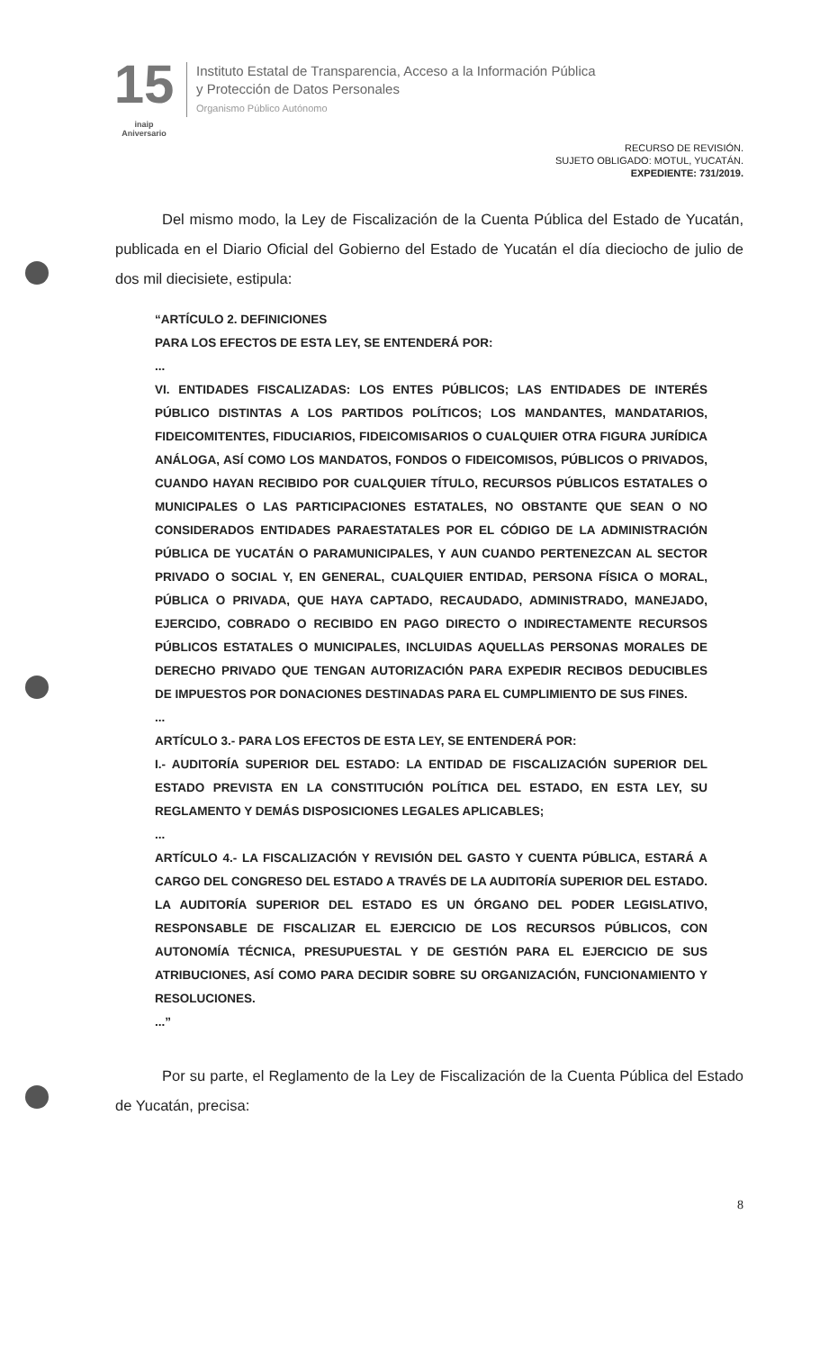15
inaip
Aniversario
Instituto Estatal de Transparencia, Acceso a la Información Pública
y Protección de Datos Personales
Organismo Público Autónomo
RECURSO DE REVISIÓN.
SUJETO OBLIGADO: MOTUL, YUCATÁN.
EXPEDIENTE: 731/2019.
Del mismo modo, la Ley de Fiscalización de la Cuenta Pública del Estado de Yucatán, publicada en el Diario Oficial del Gobierno del Estado de Yucatán el día dieciocho de julio de dos mil diecisiete, estipula:
“ARTÍCULO 2. DEFINICIONES
PARA LOS EFECTOS DE ESTA LEY, SE ENTENDERÁ POR:
...
VI. ENTIDADES FISCALIZADAS: LOS ENTES PÚBLICOS; LAS ENTIDADES DE INTERÉS PÚBLICO DISTINTAS A LOS PARTIDOS POLÍTICOS; LOS MANDANTES, MANDATARIOS, FIDEICOMITENTES, FIDUCIARIOS, FIDEICOMISARIOS O CUALQUIER OTRA FIGURA JURÍDICA ANÁLOGA, ASÍ COMO LOS MANDATOS, FONDOS O FIDEICOMISOS, PÚBLICOS O PRIVADOS, CUANDO HAYAN RECIBIDO POR CUALQUIER TÍTULO, RECURSOS PÚBLICOS ESTATALES O MUNICIPALES O LAS PARTICIPACIONES ESTATALES, NO OBSTANTE QUE SEAN O NO CONSIDERADOS ENTIDADES PARAESTATALES POR EL CÓDIGO DE LA ADMINISTRACIÓN PÚBLICA DE YUCATÁN O PARAMUNICIPALES, Y AUN CUANDO PERTENEZCAN AL SECTOR PRIVADO O SOCIAL Y, EN GENERAL, CUALQUIER ENTIDAD, PERSONA FÍSICA O MORAL, PÚBLICA O PRIVADA, QUE HAYA CAPTADO, RECAUDADO, ADMINISTRADO, MANEJADO, EJERCIDO, COBRADO O RECIBIDO EN PAGO DIRECTO O INDIRECTAMENTE RECURSOS PÚBLICOS ESTATALES O MUNICIPALES, INCLUIDAS AQUELLAS PERSONAS MORALES DE DERECHO PRIVADO QUE TENGAN AUTORIZACIÓN PARA EXPEDIR RECIBOS DEDUCIBLES DE IMPUESTOS POR DONACIONES DESTINADAS PARA EL CUMPLIMIENTO DE SUS FINES.
...
ARTÍCULO 3.- PARA LOS EFECTOS DE ESTA LEY, SE ENTENDERÁ POR:
I.- AUDITORÍA SUPERIOR DEL ESTADO: LA ENTIDAD DE FISCALIZACIÓN SUPERIOR DEL ESTADO PREVISTA EN LA CONSTITUCIÓN POLÍTICA DEL ESTADO, EN ESTA LEY, SU REGLAMENTO Y DEMÁS DISPOSICIONES LEGALES APLICABLES;
...
ARTÍCULO 4.- LA FISCALIZACIÓN Y REVISIÓN DEL GASTO Y CUENTA PÚBLICA, ESTARÁ A CARGO DEL CONGRESO DEL ESTADO A TRAVÉS DE LA AUDITORÍA SUPERIOR DEL ESTADO. LA AUDITORÍA SUPERIOR DEL ESTADO ES UN ÓRGANO DEL PODER LEGISLATIVO, RESPONSABLE DE FISCALIZAR EL EJERCICIO DE LOS RECURSOS PÚBLICOS, CON AUTONOMÍA TÉCNICA, PRESUPUESTAL Y DE GESTIÓN PARA EL EJERCICIO DE SUS ATRIBUCIONES, ASÍ COMO PARA DECIDIR SOBRE SU ORGANIZACIÓN, FUNCIONAMIENTO Y RESOLUCIONES.
...”
Por su parte, el Reglamento de la Ley de Fiscalización de la Cuenta Pública del Estado de Yucatán, precisa:
8